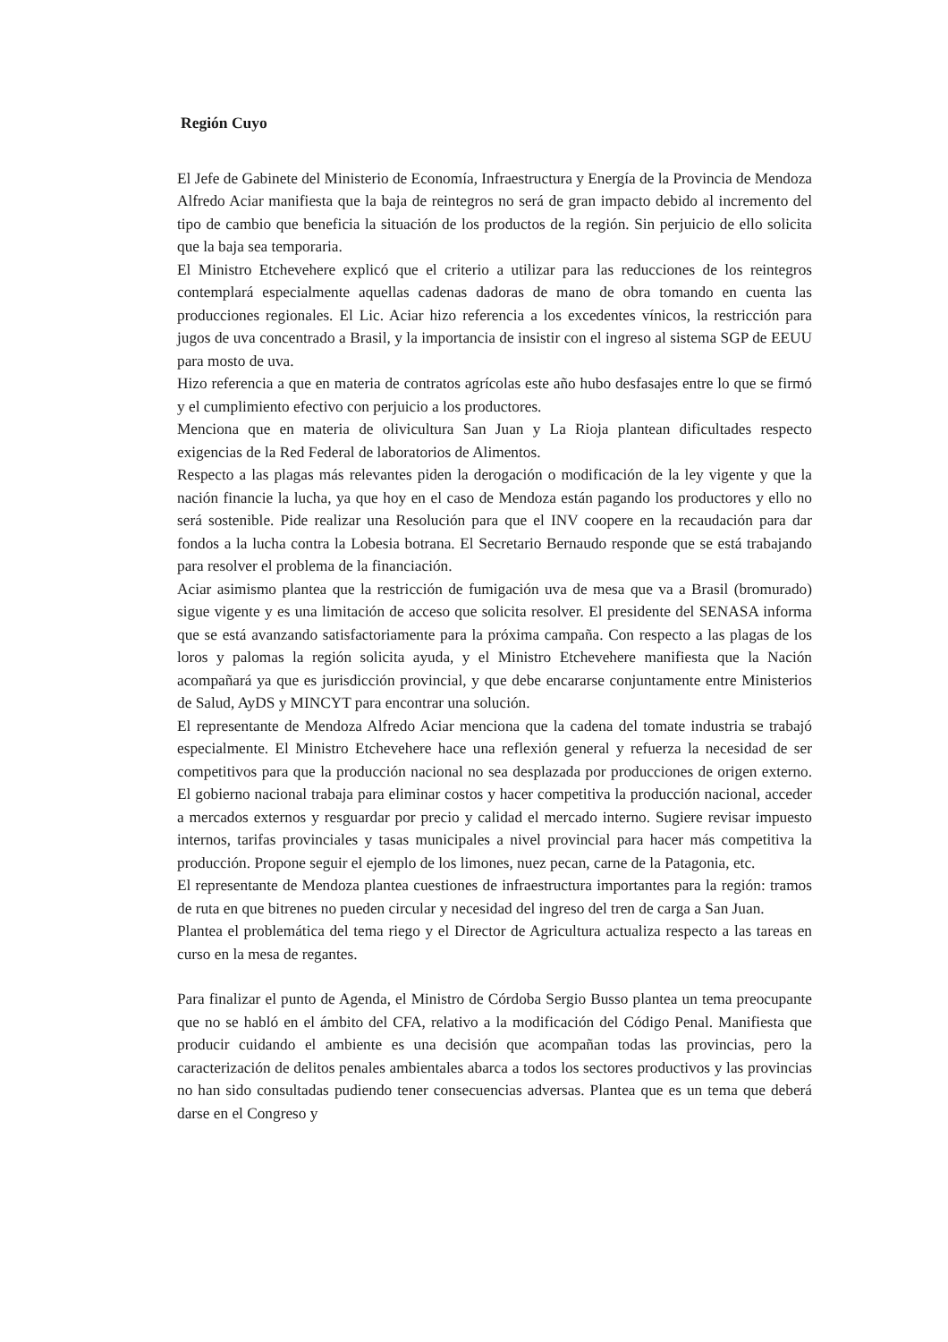Región Cuyo
El Jefe de Gabinete del Ministerio de Economía, Infraestructura y Energía de la Provincia de Mendoza Alfredo Aciar manifiesta que la baja de reintegros no será de gran impacto debido al incremento del tipo de cambio que beneficia la situación de los productos de la región. Sin perjuicio de ello solicita que la baja sea temporaria.
El Ministro Etchevehere explicó que el criterio a utilizar para las reducciones de los reintegros contemplará especialmente aquellas cadenas dadoras de mano de obra tomando en cuenta las producciones regionales. El Lic. Aciar hizo referencia a los excedentes vínicos, la restricción para jugos de uva concentrado a Brasil, y la importancia de insistir con el ingreso al sistema SGP de EEUU para mosto de uva.
Hizo referencia a que en materia de contratos agrícolas este año hubo desfasajes entre lo que se firmó y el cumplimiento efectivo con perjuicio a los productores.
Menciona que en materia de olivicultura San Juan y La Rioja plantean dificultades respecto exigencias de la Red Federal de laboratorios de Alimentos.
Respecto a las plagas más relevantes piden la derogación o modificación de la ley vigente y que la nación financie la lucha, ya que hoy en el caso de Mendoza están pagando los productores y ello no será sostenible. Pide realizar una Resolución para que el INV coopere en la recaudación para dar fondos a la lucha contra la Lobesia botrana. El Secretario Bernaudo responde que se está trabajando para resolver el problema de la financiación.
Aciar asimismo plantea que la restricción de fumigación uva de mesa que va a Brasil (bromurado) sigue vigente y es una limitación de acceso que solicita resolver. El presidente del SENASA informa que se está avanzando satisfactoriamente para la próxima campaña. Con respecto a las plagas de los loros y palomas la región solicita ayuda, y el Ministro Etchevehere manifiesta que la Nación acompañará ya que es jurisdicción provincial, y que debe encararse conjuntamente entre Ministerios de Salud, AyDS y MINCYT para encontrar una solución.
El representante de Mendoza Alfredo Aciar menciona que la cadena del tomate industria se trabajó especialmente. El Ministro Etchevehere hace una reflexión general y refuerza la necesidad de ser competitivos para que la producción nacional no sea desplazada por producciones de origen externo. El gobierno nacional trabaja para eliminar costos y hacer competitiva la producción nacional, acceder a mercados externos y resguardar por precio y calidad el mercado interno. Sugiere revisar impuesto internos, tarifas provinciales y tasas municipales a nivel provincial para hacer más competitiva la producción. Propone seguir el ejemplo de los limones, nuez pecan, carne de la Patagonia, etc.
El representante de Mendoza plantea cuestiones de infraestructura importantes para la región: tramos de ruta en que bitrenes no pueden circular y necesidad del ingreso del tren de carga a San Juan.
Plantea el problemática del tema riego y el Director de Agricultura actualiza respecto a las tareas en curso en la mesa de regantes.
Para finalizar el punto de Agenda, el Ministro de Córdoba Sergio Busso plantea un tema preocupante que no se habló en el ámbito del CFA, relativo a la modificación del Código Penal. Manifiesta que producir cuidando el ambiente es una decisión que acompañan todas las provincias, pero la caracterización de delitos penales ambientales abarca a todos los sectores productivos y las provincias no han sido consultadas pudiendo tener consecuencias adversas. Plantea que es un tema que deberá darse en el Congreso y